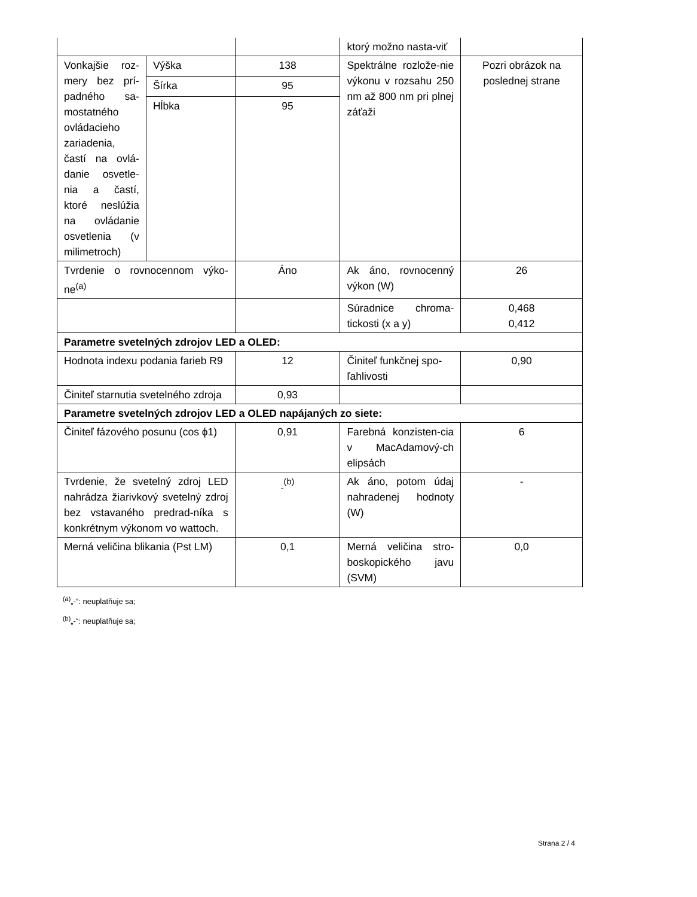| | | | ktorý možno nasta-viť | |
| Vonkajšie roz-mery bez prí-padného sa-mostatného ovládacieho zariadenia, častí na ovlá-danie osvetle-nia a častí, ktoré neslúžia na ovládanie osvetlenia (v milimetroch) | Výška | 138 | Spektrálne rozlože-nie výkonu v rozsahu 250 nm až 800 nm pri plnej záťaži | Pozri obrázok na poslednej strane |
| | Šírka | 95 | | |
| | Hĺbka | 95 | | |
| Tvrdenie o rovnocennom výko-ne<sup>(a)</sup> | | Áno | Ak áno, rovnocenný výkon (W) | 26 |
| | | | Súradnice chroma-tickosti (x a y) | 0,468 0,412 |
| Parametre svetelných zdrojov LED a OLED: | | | | |
| Hodnota indexu podania farieb R9 | | 12 | Činiteľ funkčnej spo-ľahlivosti | 0,90 |
| Činiteľ starnutia svetelného zdroja | | 0,93 | | |
| Parametre svetelných zdrojov LED a OLED napájaných zo siete: | | | | |
| Činiteľ fázového posunu (cos ϕ1) | | 0,91 | Farebná konzisten-cia v MacAdamový-ch elipsách | 6 |
| Tvrdenie, že svetelný zdroj LED nahrádza žiarivkový svetelný zdroj bez vstavaného predrad-níka s konkrétnym výkonom vo wattoch. | | <sub>-</sub><sup>(b)</sup> | Ak áno, potom údaj nahradenej hodnoty (W) | - |
| Merná veličina blikania (Pst LM) | | 0,1 | Merná veličina stro-boskopického javu (SVM) | 0,0 |
<sup>(a)</sup>„-“: neuplatňuje sa;
<sup>(b)</sup>„-“: neuplatňuje sa;
Strana 2 / 4